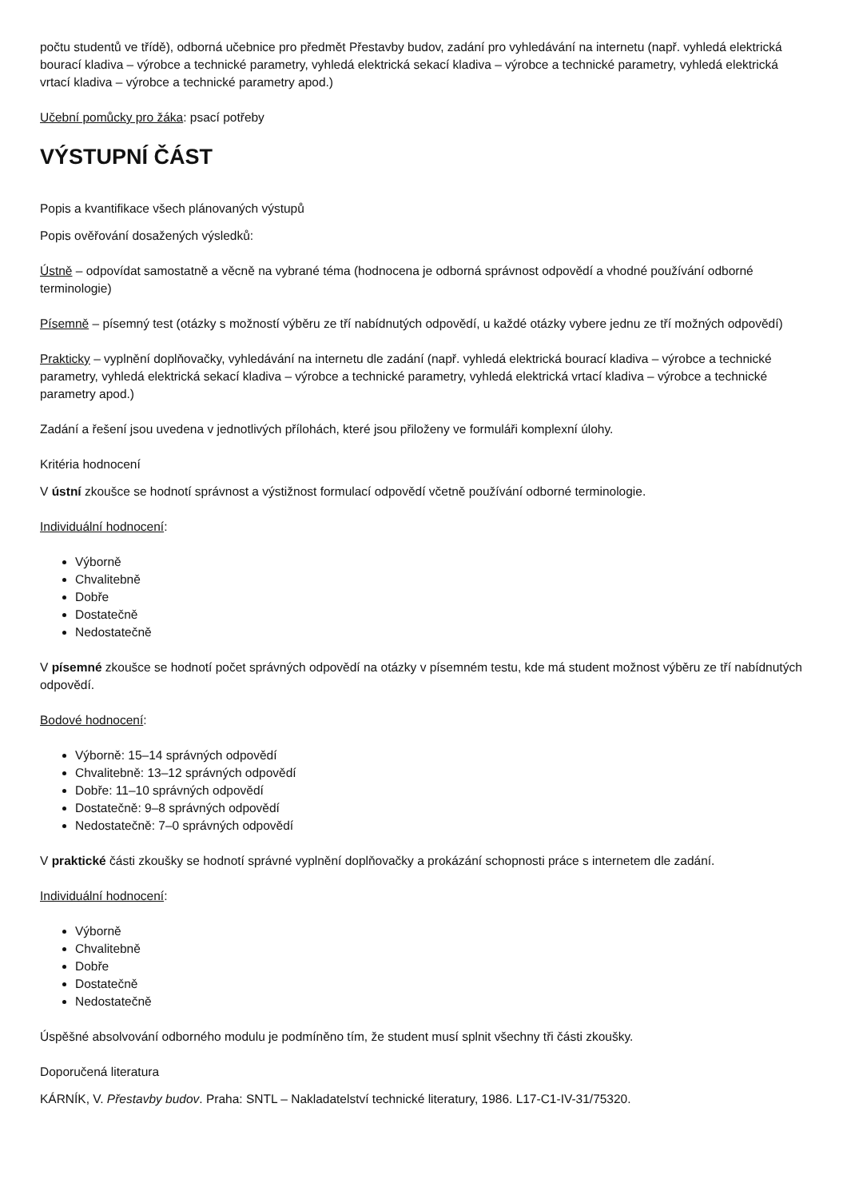počtu studentů ve třídě), odborná učebnice pro předmět Přestavby budov, zadání pro vyhledávání na internetu (např. vyhledá elektrická bourací kladiva – výrobce a technické parametry, vyhledá elektrická sekací kladiva – výrobce a technické parametry, vyhledá elektrická vrtací kladiva – výrobce a technické parametry apod.)
Učební pomůcky pro žáka: psací potřeby
VÝSTUPNÍ ČÁST
Popis a kvantifikace všech plánovaných výstupů
Popis ověřování dosažených výsledků:
Ústně – odpovídat samostatně a věcně na vybrané téma (hodnocena je odborná správnost odpovědí a vhodné používání odborné terminologie)
Písemně – písemný test (otázky s možností výběru ze tří nabídnutých odpovědí, u každé otázky vybere jednu ze tří možných odpovědí)
Prakticky – vyplnění doplňovačky, vyhledávání na internetu dle zadání (např. vyhledá elektrická bourací kladiva – výrobce a technické parametry, vyhledá elektrická sekací kladiva – výrobce a technické parametry, vyhledá elektrická vrtací kladiva – výrobce a technické parametry apod.)
Zadání a řešení jsou uvedena v jednotlivých přílohách, které jsou přiloženy ve formuláři komplexní úlohy.
Kritéria hodnocení
V ústní zkoušce se hodnotí správnost a výstižnost formulací odpovědí včetně používání odborné terminologie.
Individuální hodnocení:
Výborně
Chvalitebně
Dobře
Dostatečně
Nedostatečně
V písemné zkoušce se hodnotí počet správných odpovědí na otázky v písemném testu, kde má student možnost výběru ze tří nabídnutých odpovědí.
Bodové hodnocení:
Výborně: 15–14 správných odpovědí
Chvalitebně: 13–12 správných odpovědí
Dobře: 11–10 správných odpovědí
Dostatečně: 9–8 správných odpovědí
Nedostatečně: 7–0 správných odpovědí
V praktické části zkoušky se hodnotí správné vyplnění doplňovačky a prokázání schopnosti práce s internetem dle zadání.
Individuální hodnocení:
Výborně
Chvalitebně
Dobře
Dostatečně
Nedostatečně
Úspěšné absolvování odborného modulu je podmíněno tím, že student musí splnit všechny tři části zkoušky.
Doporučená literatura
KÁRNÍK, V. Přestavby budov. Praha: SNTL – Nakladatelství technické literatury, 1986. L17-C1-IV-31/75320.